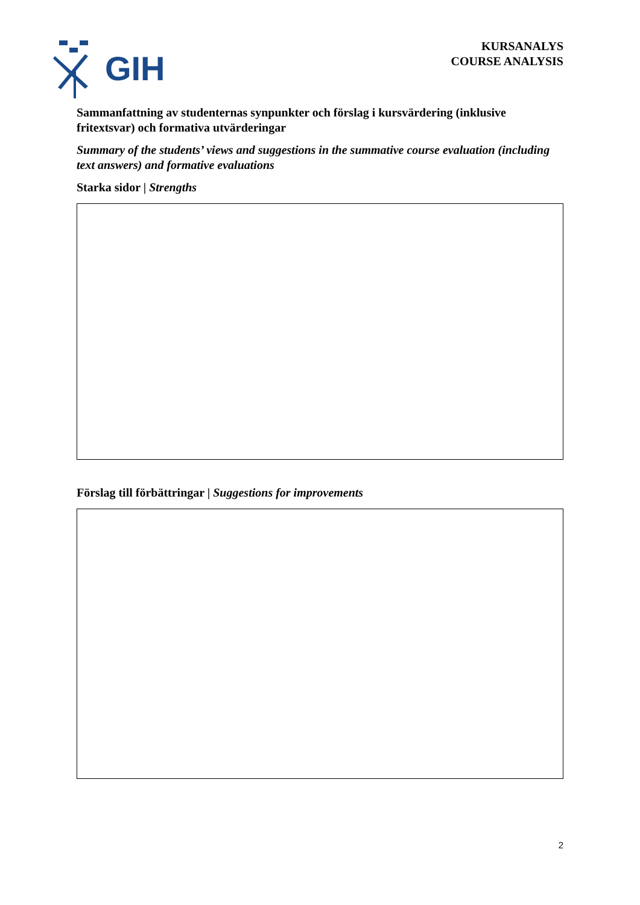GIH
KURSANALYS
COURSE ANALYSIS
Sammanfattning av studenternas synpunkter och förslag i kursvärdering (inklusive fritextsvar) och formativa utvärderingar
Summary of the students’ views and suggestions in the summative course evaluation (including text answers) and formative evaluations
Starka sidor | Strengths
Förslag till förbättringar | Suggestions for improvements
2